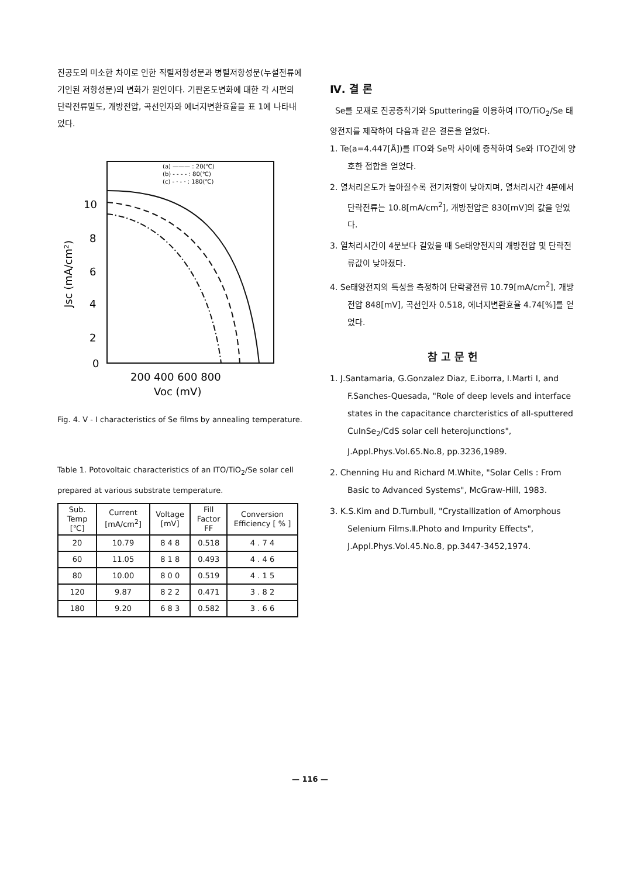진공도의 미소한 차이로 인한 직렬저항성분과 병렬저항성분(누설전류에 기인된 저항성분)의 변화가 원인이다. 기판온도변화에 대한 각 시편의 단락전류밀도, 개방전압, 곡선인자와 에너지변환효율을 표 1에 나타내었다.
(a) ——— : 20(℃)
(b) - - - - : 80(℃)
(c) - · - · : 180(℃)
10
8
6
4
2
0
Jsc (mA/cm²)
200 400 600 800
Voc (mV)
Fig. 4. V - I characteristics of Se films by annealing temperature.
Table 1. Potovoltaic characteristics of an ITO/TiO<sub>2</sub>/Se solar cell prepared at various substrate temperature.
| Sub. Temp [℃] | Current [mA/cm<sup>2</sup>] | Voltage [mV] | Fill Factor FF | Conversion Efficiency [ % ] |
| --- | --- | --- | --- | --- |
| 20 | 10.79 | 8 4 8 | 0.518 | 4 . 7 4 |
| 60 | 11.05 | 8 1 8 | 0.493 | 4 . 4 6 |
| 80 | 10.00 | 8 0 0 | 0.519 | 4 . 1 5 |
| 120 | 9.87 | 8 2 2 | 0.471 | 3 . 8 2 |
| 180 | 9.20 | 6 8 3 | 0.582 | 3 . 6 6 |
Ⅳ. 결 론
Se를 모재로 진공증착기와 Sputtering을 이용하여 ITO/TiO<sub>2</sub>/Se 태양전지를 제작하여 다음과 같은 결론을 얻었다.
1. Te(a=4.447[Å])를 ITO와 Se막 사이에 증착하여 Se와 ITO간에 양호한 접합을 얻었다.
2. 열처리온도가 높아질수록 전기저항이 낮아지며, 열처리시간 4분에서 단락전류는 10.8[mA/cm<sup>2</sup>], 개방전압은 830[mV]의 값을 얻었다.
3. 열처리시간이 4분보다 길었을 때 Se태양전지의 개방전압 및 단락전류값이 낮아졌다.
4. Se태양전지의 특성을 측정하여 단락광전류 10.79[mA/cm<sup>2</sup>], 개방전압 848[mV], 곡선인자 0.518, 에너지변환효율 4.74[%]를 얻었다.
참 고 문 헌
1. J.Santamaria, G.Gonzalez Diaz, E.iborra, I.Marti I, and F.Sanches-Quesada, "Role of deep levels and interface states in the capacitance charcteristics of all-sputtered CuInSe<sub>2</sub>/CdS solar cell heterojunctions", J.Appl.Phys.Vol.65.No.8, pp.3236,1989.
2. Chenning Hu and Richard M.White, "Solar Cells : From Basic to Advanced Systems", McGraw-Hill, 1983.
3. K.S.Kim and D.Turnbull, "Crystallization of Amorphous Selenium Films.Ⅱ.Photo and Impurity Effects", J.Appl.Phys.Vol.45.No.8, pp.3447-3452,1974.
— 116 —